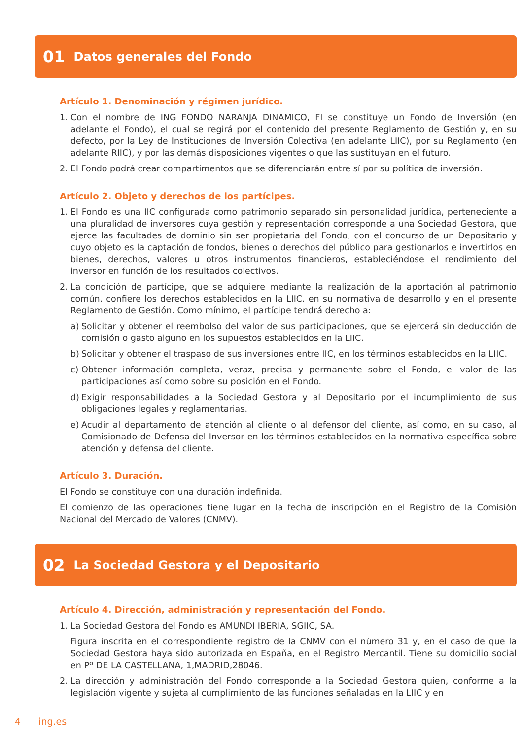01 Datos generales del Fondo
Artículo 1. Denominación y régimen jurídico.
1. Con el nombre de ING FONDO NARANJA DINAMICO, FI se constituye un Fondo de Inversión (en adelante el Fondo), el cual se regirá por el contenido del presente Reglamento de Gestión y, en su defecto, por la Ley de Instituciones de Inversión Colectiva (en adelante LIIC), por su Reglamento (en adelante RIIC), y por las demás disposiciones vigentes o que las sustituyan en el futuro.
2. El Fondo podrá crear compartimentos que se diferenciarán entre sí por su política de inversión.
Artículo 2. Objeto y derechos de los partícipes.
1. El Fondo es una IIC configurada como patrimonio separado sin personalidad jurídica, perteneciente a una pluralidad de inversores cuya gestión y representación corresponde a una Sociedad Gestora, que ejerce las facultades de dominio sin ser propietaria del Fondo, con el concurso de un Depositario y cuyo objeto es la captación de fondos, bienes o derechos del público para gestionarlos e invertirlos en bienes, derechos, valores u otros instrumentos financieros, estableciéndose el rendimiento del inversor en función de los resultados colectivos.
2. La condición de partícipe, que se adquiere mediante la realización de la aportación al patrimonio común, confiere los derechos establecidos en la LIIC, en su normativa de desarrollo y en el presente Reglamento de Gestión. Como mínimo, el partícipe tendrá derecho a:
a) Solicitar y obtener el reembolso del valor de sus participaciones, que se ejercerá sin deducción de comisión o gasto alguno en los supuestos establecidos en la LIIC.
b) Solicitar y obtener el traspaso de sus inversiones entre IIC, en los términos establecidos en la LIIC.
c) Obtener información completa, veraz, precisa y permanente sobre el Fondo, el valor de las participaciones así como sobre su posición en el Fondo.
d) Exigir responsabilidades a la Sociedad Gestora y al Depositario por el incumplimiento de sus obligaciones legales y reglamentarias.
e) Acudir al departamento de atención al cliente o al defensor del cliente, así como, en su caso, al Comisionado de Defensa del Inversor en los términos establecidos en la normativa específica sobre atención y defensa del cliente.
Artículo 3. Duración.
El Fondo se constituye con una duración indefinida.
El comienzo de las operaciones tiene lugar en la fecha de inscripción en el Registro de la Comisión Nacional del Mercado de Valores (CNMV).
02 La Sociedad Gestora y el Depositario
Artículo 4. Dirección, administración y representación del Fondo.
1. La Sociedad Gestora del Fondo es AMUNDI IBERIA, SGIIC, SA.
Figura inscrita en el correspondiente registro de la CNMV con el número 31 y, en el caso de que la Sociedad Gestora haya sido autorizada en España, en el Registro Mercantil. Tiene su domicilio social en Pº DE LA CASTELLANA, 1,MADRID,28046.
2. La dirección y administración del Fondo corresponde a la Sociedad Gestora quien, conforme a la legislación vigente y sujeta al cumplimiento de las funciones señaladas en la LIIC y en
4 ing.es